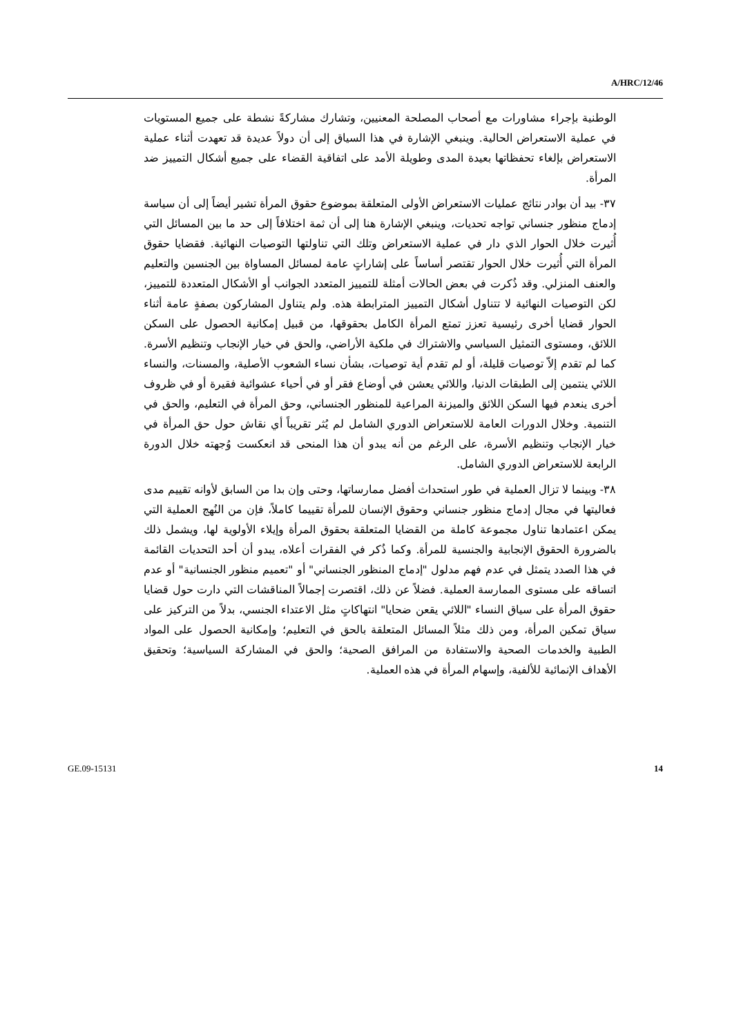A/HRC/12/46
الوطنية بإجراء مشاورات مع أصحاب المصلحة المعنيين، وتشارك مشاركةً نشطة على جميع المستويات في عملية الاستعراض الحالية. وينبغي الإشارة في هذا السياق إلى أن دولاً عديدة قد تعهدت أثناء عملية الاستعراض بإلغاء تحفظاتها بعيدة المدى وطويلة الأمد على اتفاقية القضاء على جميع أشكال التمييز ضد المرأة.
٣٧- بيد أن بوادر نتائج عمليات الاستعراض الأولى المتعلقة بموضوع حقوق المرأة تشير أيضاً إلى أن سياسة إدماج منظور جنساني تواجه تحديات، وينبغي الإشارة هنا إلى أن ثمة اختلافاً إلى حد ما بين المسائل التي أُثيرت خلال الحوار الذي دار في عملية الاستعراض وتلك التي تناولتها التوصيات النهائية. فقضايا حقوق المرأة التي أُثيرت خلال الحوار تقتصر أساساً على إشاراتٍ عامة لمسائل المساواة بين الجنسين والتعليم والعنف المنزلي. وقد ذُكرت في بعض الحالات أمثلة للتمييز المتعدد الجوانب أو الأشكال المتعددة للتمييز، لكن التوصيات النهائية لا تتناول أشكال التمييز المترابطة هذه. ولم يتناول المشاركون بصفةٍ عامة أثناء الحوار قضايا أخرى رئيسية تعزز تمتع المرأة الكامل بحقوقها، من قبيل إمكانية الحصول على السكن اللائق، ومستوى التمثيل السياسي والاشتراك في ملكية الأراضي، والحق في خيار الإنجاب وتنظيم الأسرة. كما لم تقدم إلاّ توصيات قليلة، أو لم تقدم أية توصيات، بشأن نساء الشعوب الأصلية، والمسنات، والنساء اللائي ينتمين إلى الطبقات الدنيا، واللائي يعشن في أوضاع فقر أو في أحياء عشوائية فقيرة أو في ظروف أخرى ينعدم فيها السكن اللائق والميزنة المراعية للمنظور الجنساني، وحق المرأة في التعليم، والحق في التنمية. وخلال الدورات العامة للاستعراض الدوري الشامل لم يُثر تقريباً أي نقاش حول حق المرأة في خيار الإنجاب وتنظيم الأسرة، على الرغم من أنه يبدو أن هذا المنحى قد انعكست وُجهته خلال الدورة الرابعة للاستعراض الدوري الشامل.
٣٨- وبينما لا تزال العملية في طور استحداث أفضل ممارساتها، وحتى وإن بدا من السابق لأوانه تقييم مدى فعاليتها في مجال إدماج منظور جنساني وحقوق الإنسان للمرأة تقييما كاملاً، فإن من النُهج العملية التي يمكن اعتمادها تناول مجموعة كاملة من القضايا المتعلقة بحقوق المرأة وإيلاء الأولوية لها، ويشمل ذلك بالضرورة الحقوق الإنجابية والجنسية للمرأة. وكما ذُكر في الفقرات أعلاه، يبدو أن أحد التحديات القائمة في هذا الصدد يتمثل في عدم فهم مدلول "إدماج المنظور الجنساني" أو "تعميم منظور الجنسانية" أو عدم اتساقه على مستوى الممارسة العملية. فضلاً عن ذلك، اقتصرت إجمالاً المناقشات التي دارت حول قضايا حقوق المرأة على سياق النساء "اللائي يقعن ضحايا" انتهاكاتٍ مثل الاعتداء الجنسي، بدلاً من التركيز على سياق تمكين المرأة، ومن ذلك مثلاً المسائل المتعلقة بالحق في التعليم؛ وإمكانية الحصول على المواد الطبية والخدمات الصحية والاستفادة من المرافق الصحية؛ والحق في المشاركة السياسية؛ وتحقيق الأهداف الإنمائية للألفية، وإسهام المرأة في هذه العملية.
GE.09-15131 14